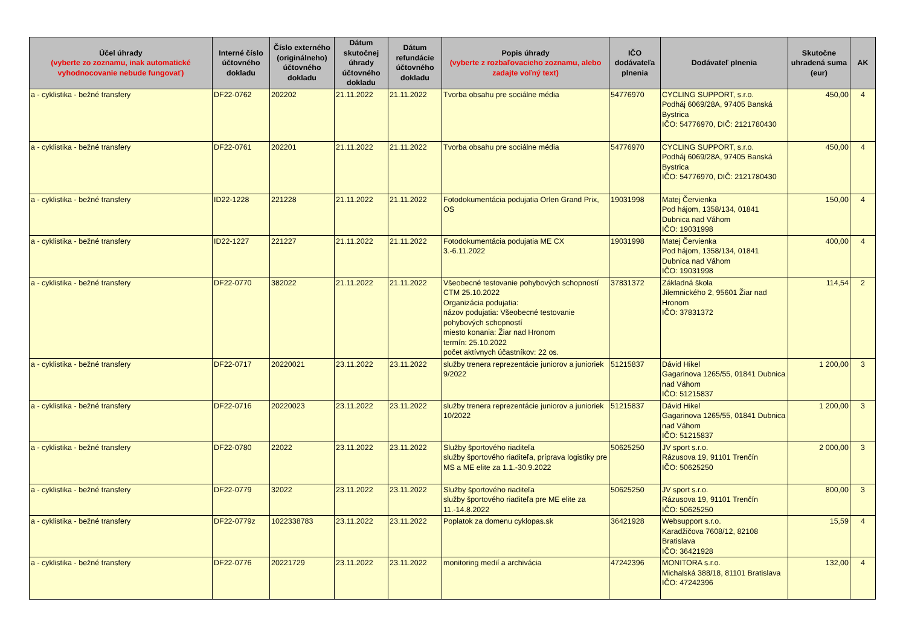| Účel úhrady (vyberte zo zoznamu, inak automatické vyhodnocovanie nebude fungovať) | Interné číslo účtovného dokladu | Číslo externého (originálneho) účtovného dokladu | Dátum skutočnej úhrady účtovného dokladu | Dátum refundácie účtovného dokladu | Popis úhrady (vyberte z rozbaľovacieho zoznamu, alebo zadajte voľný text) | IČO dodávateľa plnenia | Dodávateľ plnenia | Skutočne uhradená suma (eur) | AK |
| --- | --- | --- | --- | --- | --- | --- | --- | --- | --- |
| a - cyklistika - bežné transfery | DF22-0762 | 202202 | 21.11.2022 | 21.11.2022 | Tvorba obsahu pre sociálne média | 54776970 | CYCLING SUPPORT, s.r.o. Podháj 6069/28A, 97405 Banská Bystrica IČO: 54776970, DIČ: 2121780430 | 450,00 | 4 |
| a - cyklistika - bežné transfery | DF22-0761 | 202201 | 21.11.2022 | 21.11.2022 | Tvorba obsahu pre sociálne média | 54776970 | CYCLING SUPPORT, s.r.o. Podháj 6069/28A, 97405 Banská Bystrica IČO: 54776970, DIČ: 2121780430 | 450,00 | 4 |
| a - cyklistika - bežné transfery | ID22-1228 | 221228 | 21.11.2022 | 21.11.2022 | Fotodokumentácia podujatia Orlen Grand Prix, OS | 19031998 | Matej Červienka Pod hájom, 1358/134, 01841 Dubnica nad Váhom IČO: 19031998 | 150,00 | 4 |
| a - cyklistika - bežné transfery | ID22-1227 | 221227 | 21.11.2022 | 21.11.2022 | Fotodokumentácia podujatia ME CX 3.-6.11.2022 | 19031998 | Matej Červienka Pod hájom, 1358/134, 01841 Dubnica nad Váhom IČO: 19031998 | 400,00 | 4 |
| a - cyklistika - bežné transfery | DF22-0770 | 382022 | 21.11.2022 | 21.11.2022 | Všeobecné testovanie pohybových schopností CTM 25.10.2022 Organizácia podujatia: názov podujatia: Všeobecné testovanie pohybových schopností miesto konania: Žiar nad Hronom termín: 25.10.2022 počet aktívnych účastníkov: 22 os. | 37831372 | Základná škola Jilemnického 2, 95601 Žiar nad Hronom IČO: 37831372 | 114,54 | 2 |
| a - cyklistika - bežné transfery | DF22-0717 | 20220021 | 23.11.2022 | 23.11.2022 | služby trenera reprezentácie juniorov a junioriek 9/2022 | 51215837 | Dávid Hikel Gagarinova 1265/55, 01841 Dubnica nad Váhom IČO: 51215837 | 1 200,00 | 3 |
| a - cyklistika - bežné transfery | DF22-0716 | 20220023 | 23.11.2022 | 23.11.2022 | služby trenera reprezentácie juniorov a junioriek 10/2022 | 51215837 | Dávid Hikel Gagarinova 1265/55, 01841 Dubnica nad Váhom IČO: 51215837 | 1 200,00 | 3 |
| a - cyklistika - bežné transfery | DF22-0780 | 22022 | 23.11.2022 | 23.11.2022 | Služby športového riaditeľa služby športového riaditeľa, príprava logistiky pre MS a ME elite za 1.1.-30.9.2022 | 50625250 | JV sport s.r.o. Rázusova 19, 91101 Trenčín IČO: 50625250 | 2 000,00 | 3 |
| a - cyklistika - bežné transfery | DF22-0779 | 32022 | 23.11.2022 | 23.11.2022 | Služby športového riaditeľa služby športového riaditeľa pre ME elite za 11.-14.8.2022 | 50625250 | JV sport s.r.o. Rázusova 19, 91101 Trenčín IČO: 50625250 | 800,00 | 3 |
| a - cyklistika - bežné transfery | DF22-0779z | 1022338783 | 23.11.2022 | 23.11.2022 | Poplatok za domenu cyklopas.sk | 36421928 | Websupport s.r.o. Karadžičova 7608/12, 82108 Bratislava IČO: 36421928 | 15,59 | 4 |
| a - cyklistika - bežné transfery | DF22-0776 | 20221729 | 23.11.2022 | 23.11.2022 | monitoring medií a archivácia | 47242396 | MONITORA s.r.o. Michalská 388/18, 81101 Bratislava IČO: 47242396 | 132,00 | 4 |